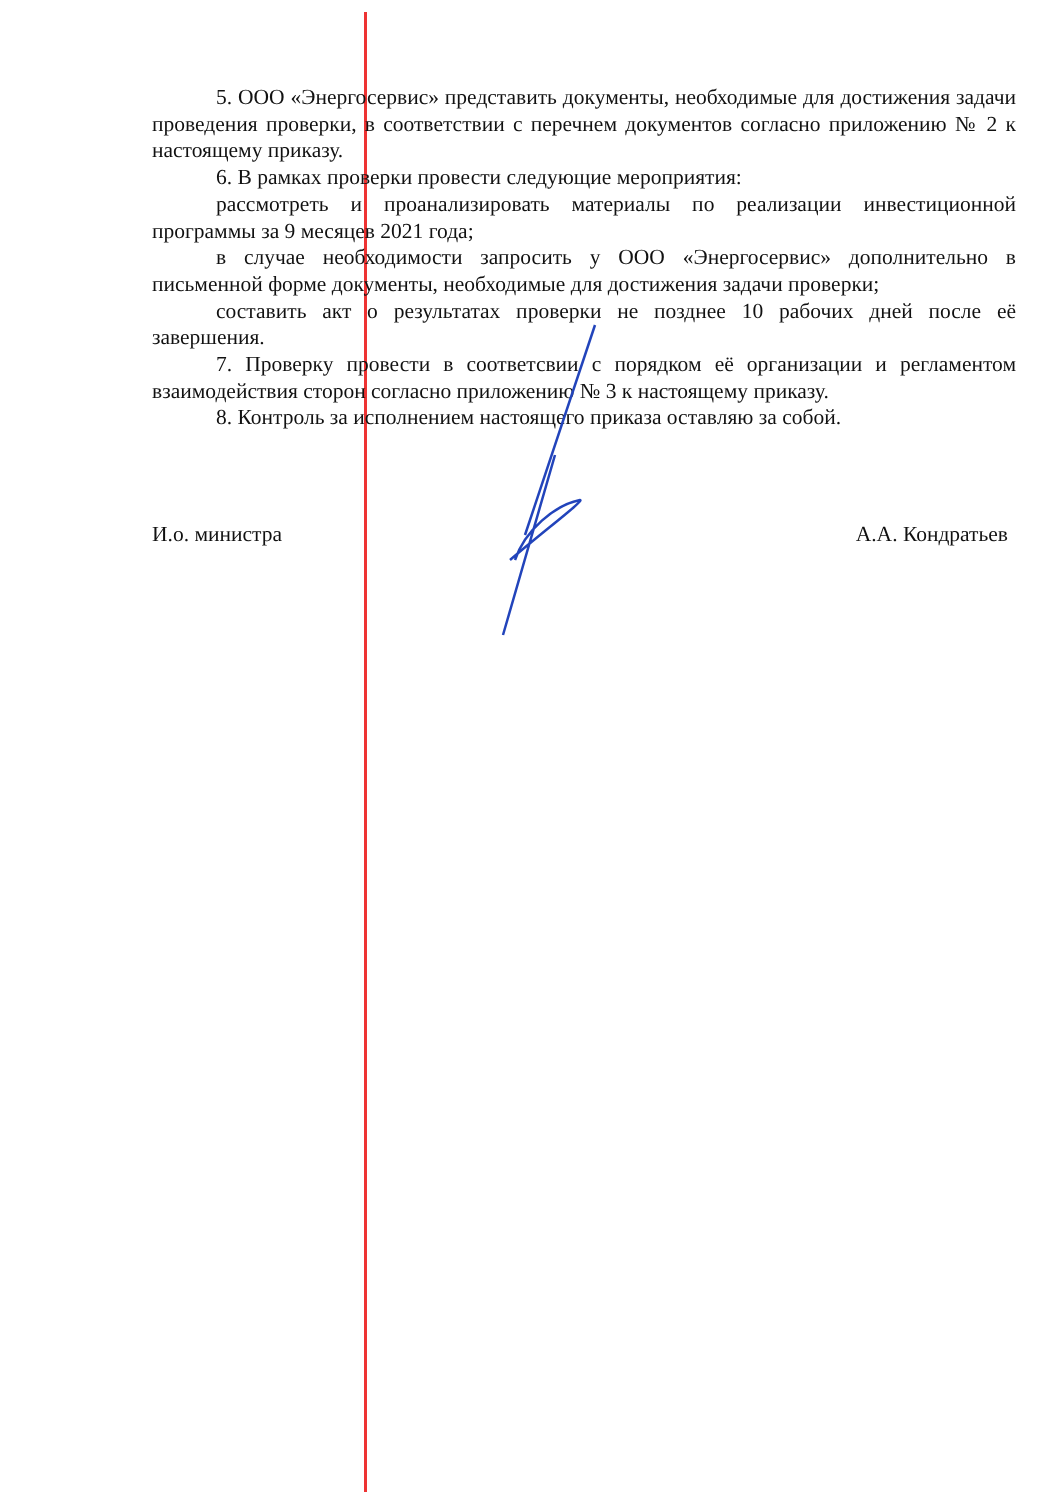5. ООО «Энергосервис» представить документы, необходимые для достижения задачи проведения проверки, в соответствии с перечнем документов согласно приложению № 2 к настоящему приказу.
6. В рамках проверки провести следующие мероприятия:
рассмотреть и проанализировать материалы по реализации инвестиционной программы за 9 месяцев 2021 года;
в случае необходимости запросить у ООО «Энергосервис» дополнительно в письменной форме документы, необходимые для достижения задачи проверки;
составить акт о результатах проверки не позднее 10 рабочих дней после её завершения.
7. Проверку провести в соответсвии с порядком её организации и регламентом взаимодействия сторон согласно приложению № 3 к настоящему приказу.
8. Контроль за исполнением настоящего приказа оставляю за собой.
И.о. министра А.А. Кондратьев